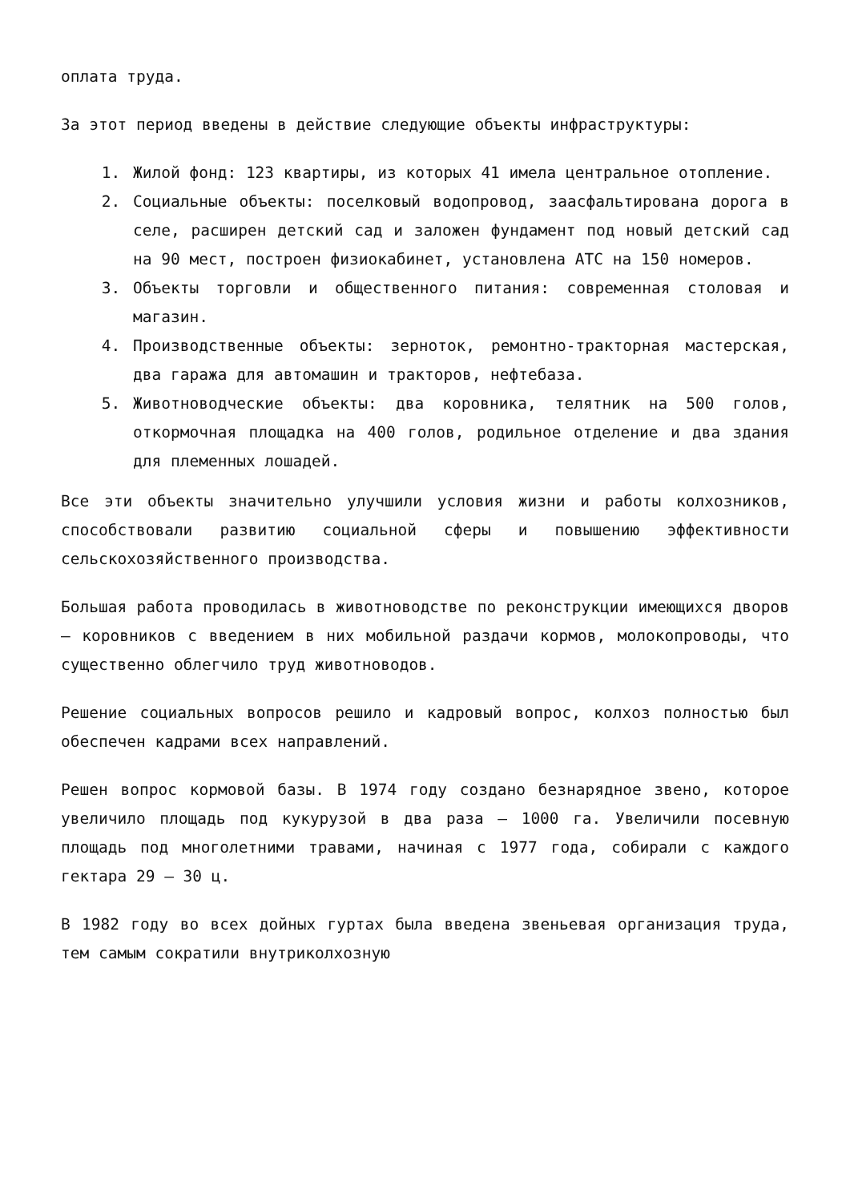оплата труда.
За этот период введены в действие следующие объекты инфраструктуры:
1. Жилой фонд: 123 квартиры, из которых 41 имела центральное отопление.
2. Социальные объекты: поселковый водопровод, заасфальтирована дорога в селе, расширен детский сад и заложен фундамент под новый детский сад на 90 мест, построен физиокабинет, установлена АТС на 150 номеров.
3. Объекты торговли и общественного питания: современная столовая и магазин.
4. Производственные объекты: зерноток, ремонтно-тракторная мастерская, два гаража для автомашин и тракторов, нефтебаза.
5. Животноводческие объекты: два коровника, телятник на 500 голов, откормочная площадка на 400 голов, родильное отделение и два здания для племенных лошадей.
Все эти объекты значительно улучшили условия жизни и работы колхозников, способствовали развитию социальной сферы и повышению эффективности сельскохозяйственного производства.
Большая работа проводилась в животноводстве по реконструкции имеющихся дворов – коровников с введением в них мобильной раздачи кормов, молокопроводы, что существенно облегчило труд животноводов.
Решение социальных вопросов решило и кадровый вопрос, колхоз полностью был обеспечен кадрами всех направлений.
Решен вопрос кормовой базы. В 1974 году создано безнарядное звено, которое увеличило площадь под кукурузой в два раза – 1000 га. Увеличили посевную площадь под многолетними травами, начиная с 1977 года, собирали с каждого гектара 29 – 30 ц.
В 1982 году во всех дойных гуртах была введена звеньевая организация труда, тем самым сократили внутриколхозную